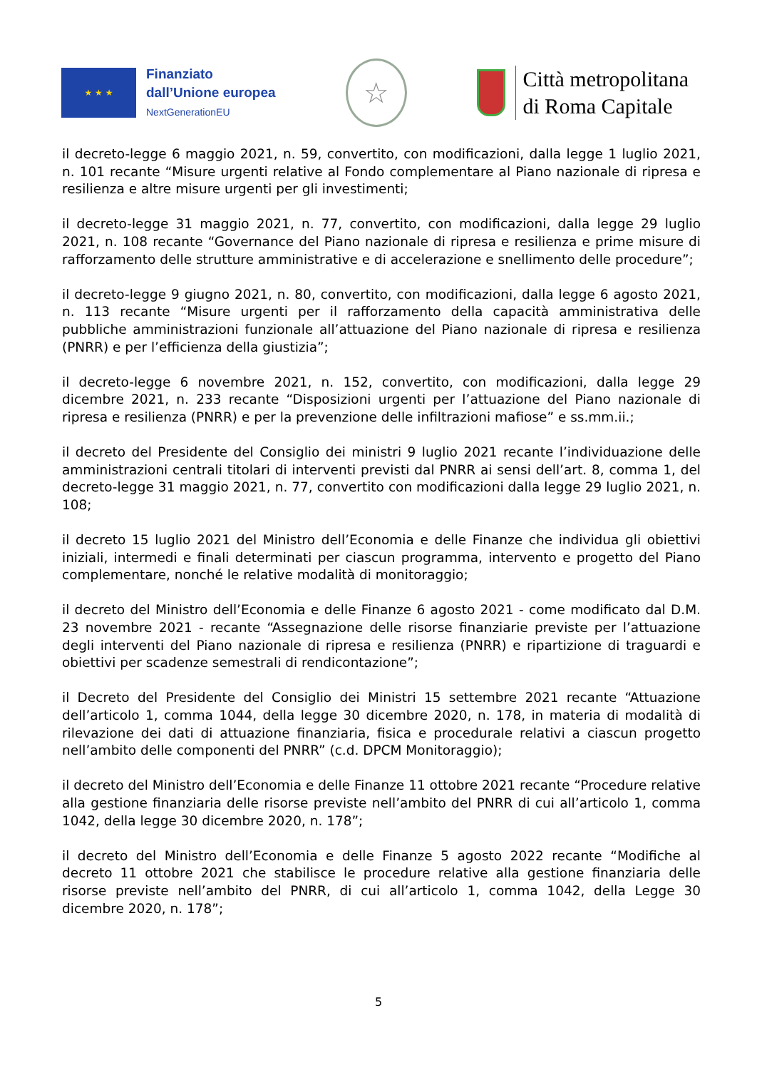★ ★ ★
Finanziato
dall’Unione europea
NextGenerationEU
☆
Città metropolitana
di Roma Capitale
il decreto-legge 6 maggio 2021, n. 59, convertito, con modificazioni, dalla legge 1 luglio 2021, n. 101 recante “Misure urgenti relative al Fondo complementare al Piano nazionale di ripresa e resilienza e altre misure urgenti per gli investimenti;
il decreto-legge 31 maggio 2021, n. 77, convertito, con modificazioni, dalla legge 29 luglio 2021, n. 108 recante “Governance del Piano nazionale di ripresa e resilienza e prime misure di rafforzamento delle strutture amministrative e di accelerazione e snellimento delle procedure”;
il decreto-legge 9 giugno 2021, n. 80, convertito, con modificazioni, dalla legge 6 agosto 2021, n. 113 recante “Misure urgenti per il rafforzamento della capacità amministrativa delle pubbliche amministrazioni funzionale all’attuazione del Piano nazionale di ripresa e resilienza (PNRR) e per l’efficienza della giustizia”;
il decreto-legge 6 novembre 2021, n. 152, convertito, con modificazioni, dalla legge 29 dicembre 2021, n. 233 recante “Disposizioni urgenti per l’attuazione del Piano nazionale di ripresa e resilienza (PNRR) e per la prevenzione delle infiltrazioni mafiose” e ss.mm.ii.;
il decreto del Presidente del Consiglio dei ministri 9 luglio 2021 recante l’individuazione delle amministrazioni centrali titolari di interventi previsti dal PNRR ai sensi dell’art. 8, comma 1, del decreto-legge 31 maggio 2021, n. 77, convertito con modificazioni dalla legge 29 luglio 2021, n. 108;
il decreto 15 luglio 2021 del Ministro dell’Economia e delle Finanze che individua gli obiettivi iniziali, intermedi e finali determinati per ciascun programma, intervento e progetto del Piano complementare, nonché le relative modalità di monitoraggio;
il decreto del Ministro dell’Economia e delle Finanze 6 agosto 2021 - come modificato dal D.M. 23 novembre 2021 - recante “Assegnazione delle risorse finanziarie previste per l’attuazione degli interventi del Piano nazionale di ripresa e resilienza (PNRR) e ripartizione di traguardi e obiettivi per scadenze semestrali di rendicontazione”;
il Decreto del Presidente del Consiglio dei Ministri 15 settembre 2021 recante “Attuazione dell’articolo 1, comma 1044, della legge 30 dicembre 2020, n. 178, in materia di modalità di rilevazione dei dati di attuazione finanziaria, fisica e procedurale relativi a ciascun progetto nell’ambito delle componenti del PNRR” (c.d. DPCM Monitoraggio);
il decreto del Ministro dell’Economia e delle Finanze 11 ottobre 2021 recante “Procedure relative alla gestione finanziaria delle risorse previste nell’ambito del PNRR di cui all’articolo 1, comma 1042, della legge 30 dicembre 2020, n. 178”;
il decreto del Ministro dell’Economia e delle Finanze 5 agosto 2022 recante “Modifiche al decreto 11 ottobre 2021 che stabilisce le procedure relative alla gestione finanziaria delle risorse previste nell’ambito del PNRR, di cui all’articolo 1, comma 1042, della Legge 30 dicembre 2020, n. 178”;
5